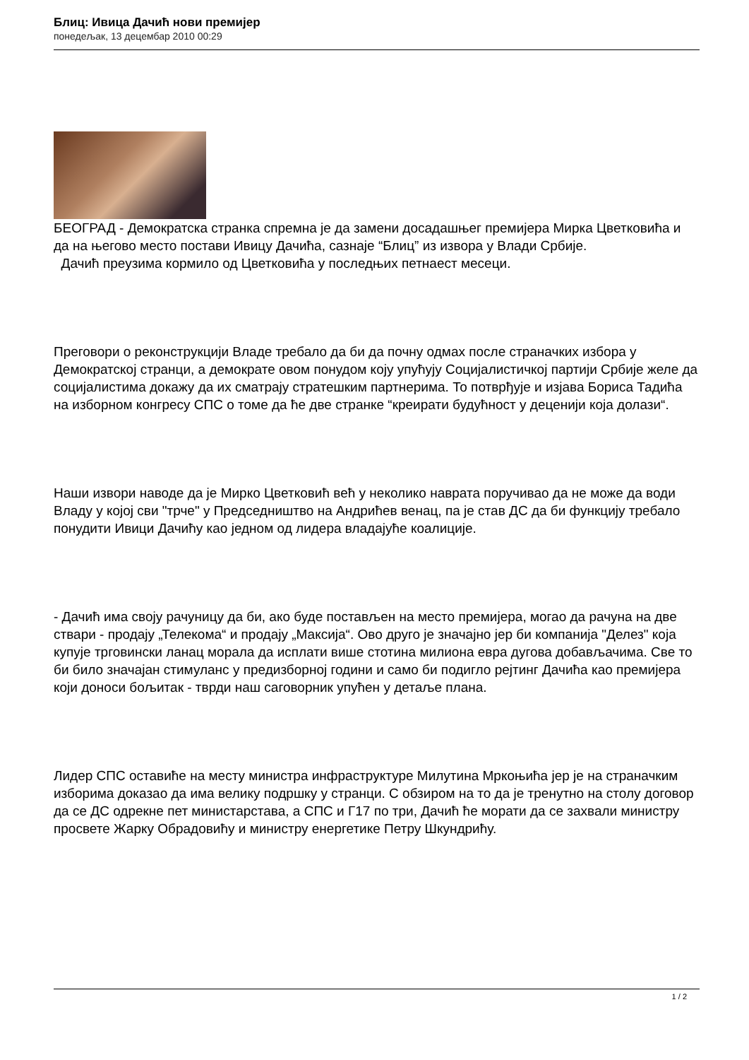Блиц: Ивица Дачић нови премијер
понедељак, 13 децембар 2010 00:29
БЕОГРАД - Демократска странка спремна је да замени досадашњег премијера Мирка Цветковића и да на његово место постави Ивицу Дачића, сазнаје “Блиц” из извора у Влади Србије.
Дачић преузима кормило од Цветковића у последњих петнаест месеци.
Преговори о реконструкцији Владе требало да би да почну одмах после страначких избора у Демократској странци, а демократе овом понудом коју упућују Социјалистичкој партији Србије желе да социјалистима докажу да их сматрају стратешким партнерима. То потврђује и изјава Бориса Тадића на изборном конгресу СПС о томе да ће две странке “креирати будућност у деценији која долази“.
Наши извори наводе да је Мирко Цветковић већ у неколико наврата поручивао да не може да води Владу у којој сви "трче" у Председништво на Андрићев венац, па је став ДС да би функцију требало понудити Ивици Дачићу као једном од лидера владајуће коалиције.
- Дачић има своју рачуницу да би, ако буде постављен на место премијера, могао да рачуна на две ствари - продају „Телекома“ и продају „Максија“. Ово друго је значајно јер би компанија "Делез" која купује трговински ланац морала да исплати више стотина милиона евра дугова добављачима. Све то би било значајан стимуланс у предизборној години и само би подигло рејтинг Дачића као премијера који доноси бољитак - тврди наш саговорник упућен у детаље плана.
Лидер СПС оставиће на месту министра инфраструктуре Милутина Мркоњића јер је на страначким изборима доказао да има велику подршку у странци. С обзиром на то да је тренутно на столу договор да се ДС одрекне пет министарстава, а СПС и Г17 по три, Дачић ће морати да се захвали министру просвете Жарку Обрадовићу и министру енергетике Петру Шкундрићу.
1 / 2